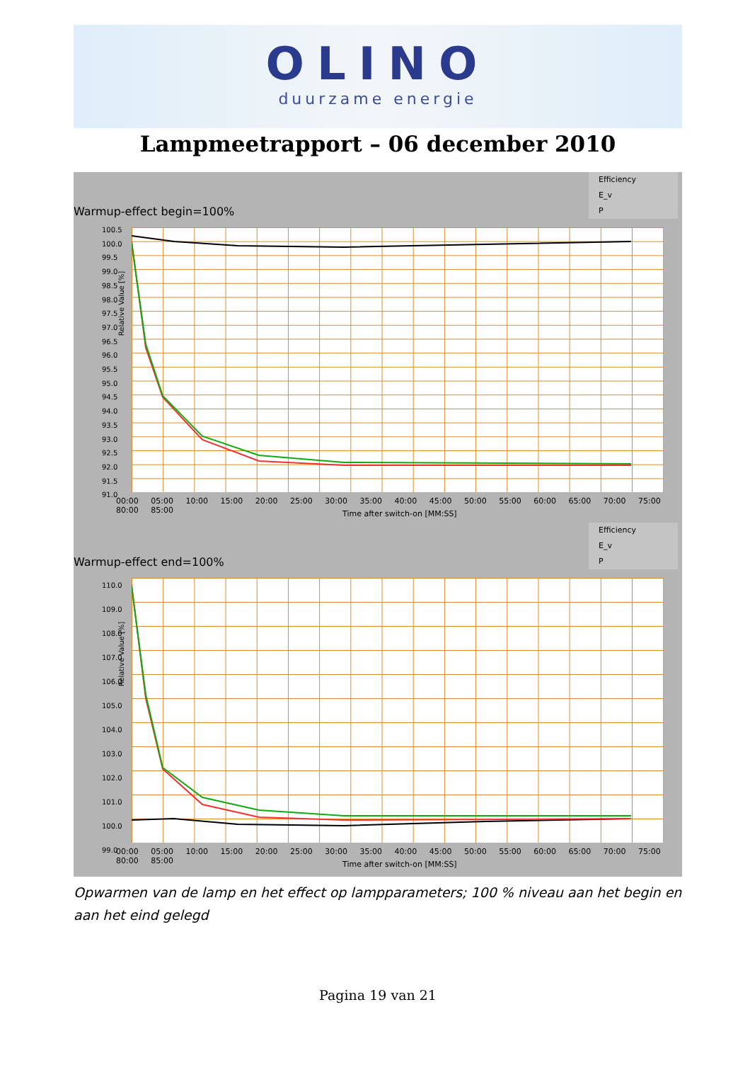OLINO
duurzame energie
Lampmeetrapport – 06 december 2010
Warmup-effect begin=100%
Efficiency
E_v
P
100.5
100.0
99.5
99.0
98.5
98.0
97.5
97.0
96.5
96.0
95.5
95.0
94.5
94.0
93.5
93.0
92.5
92.0
91.5
91.0
Relative Value [%]
00:00 05:00 10:00 15:00 20:00 25:00 30:00 35:00 40:00 45:00 50:00 55:00 60:00 65:00 70:00 75:00 80:00 85:00
Time after switch-on [MM:SS]
Warmup-effect end=100%
Efficiency
E_v
P
110.0
109.0
108.0
107.0
106.0
105.0
104.0
103.0
102.0
101.0
100.0
99.0
Relative Value [%]
00:00 05:00 10:00 15:00 20:00 25:00 30:00 35:00 40:00 45:00 50:00 55:00 60:00 65:00 70:00 75:00 80:00 85:00
Time after switch-on [MM:SS]
Opwarmen van de lamp en het effect op lampparameters; 100 % niveau aan het begin en aan het eind gelegd
Pagina 19 van 21